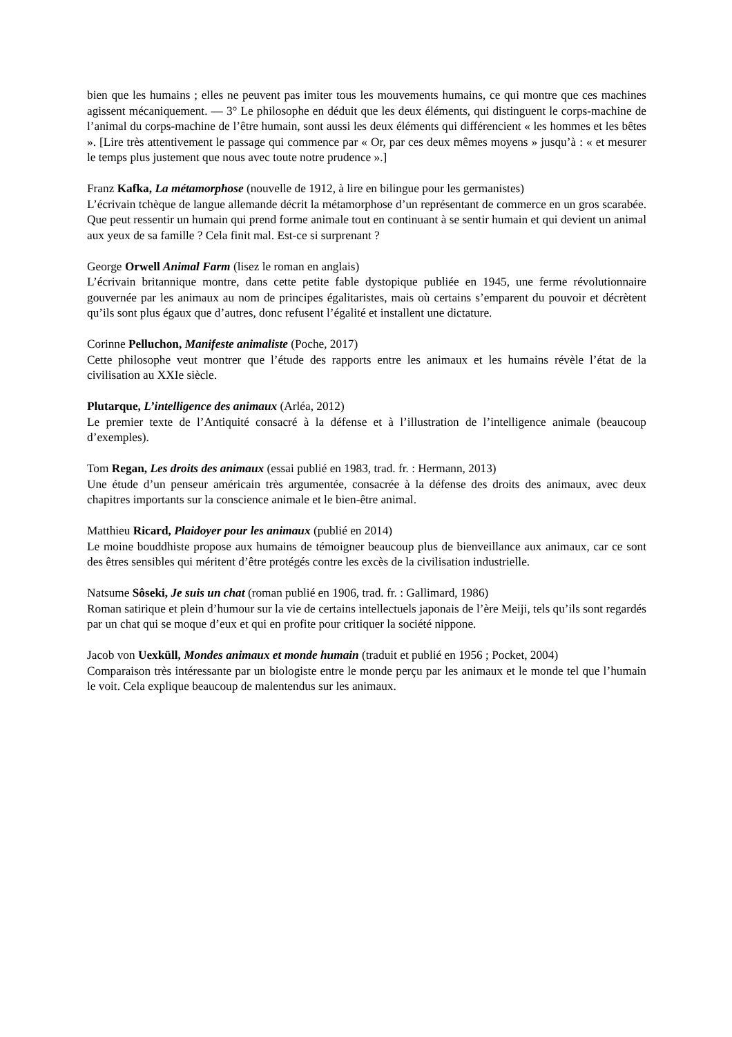bien que les humains ; elles ne peuvent pas imiter tous les mouvements humains, ce qui montre que ces machines agissent mécaniquement. — 3° Le philosophe en déduit que les deux éléments, qui distinguent le corps-machine de l’animal du corps-machine de l’être humain, sont aussi les deux éléments qui différencient « les hommes et les bêtes ». [Lire très attentivement le passage qui commence par « Or, par ces deux mêmes moyens » jusqu’à : « et mesurer le temps plus justement que nous avec toute notre prudence ».]
Franz Kafka, La métamorphose (nouvelle de 1912, à lire en bilingue pour les germanistes)
L’écrivain tchèque de langue allemande décrit la métamorphose d’un représentant de commerce en un gros scarabée. Que peut ressentir un humain qui prend forme animale tout en continuant à se sentir humain et qui devient un animal aux yeux de sa famille ? Cela finit mal. Est-ce si surprenant ?
George Orwell Animal Farm (lisez le roman en anglais)
L’écrivain britannique montre, dans cette petite fable dystopique publiée en 1945, une ferme révolutionnaire gouvernée par les animaux au nom de principes égalitaristes, mais où certains s’emparent du pouvoir et décrètent qu’ils sont plus égaux que d’autres, donc refusent l’égalité et installent une dictature.
Corinne Pelluchon, Manifeste animaliste (Poche, 2017)
Cette philosophe veut montrer que l’étude des rapports entre les animaux et les humains révèle l’état de la civilisation au XXIe siècle.
Plutarque, L’intelligence des animaux (Arléa, 2012)
Le premier texte de l’Antiquité consacré à la défense et à l’illustration de l’intelligence animale (beaucoup d’exemples).
Tom Regan, Les droits des animaux (essai publié en 1983, trad. fr. : Hermann, 2013)
Une étude d’un penseur américain très argumentée, consacrée à la défense des droits des animaux, avec deux chapitres importants sur la conscience animale et le bien-être animal.
Matthieu Ricard, Plaidoyer pour les animaux (publié en 2014)
Le moine bouddhiste propose aux humains de témoigner beaucoup plus de bienveillance aux animaux, car ce sont des êtres sensibles qui méritent d’être protégés contre les excès de la civilisation industrielle.
Natsume Sôseki, Je suis un chat (roman publié en 1906, trad. fr. : Gallimard, 1986)
Roman satirique et plein d’humour sur la vie de certains intellectuels japonais de l’ère Meiji, tels qu’ils sont regardés par un chat qui se moque d’eux et qui en profite pour critiquer la société nippone.
Jacob von Uexküll, Mondes animaux et monde humain (traduit et publié en 1956 ; Pocket, 2004)
Comparaison très intéressante par un biologiste entre le monde perçu par les animaux et le monde tel que l’humain le voit. Cela explique beaucoup de malentendus sur les animaux.